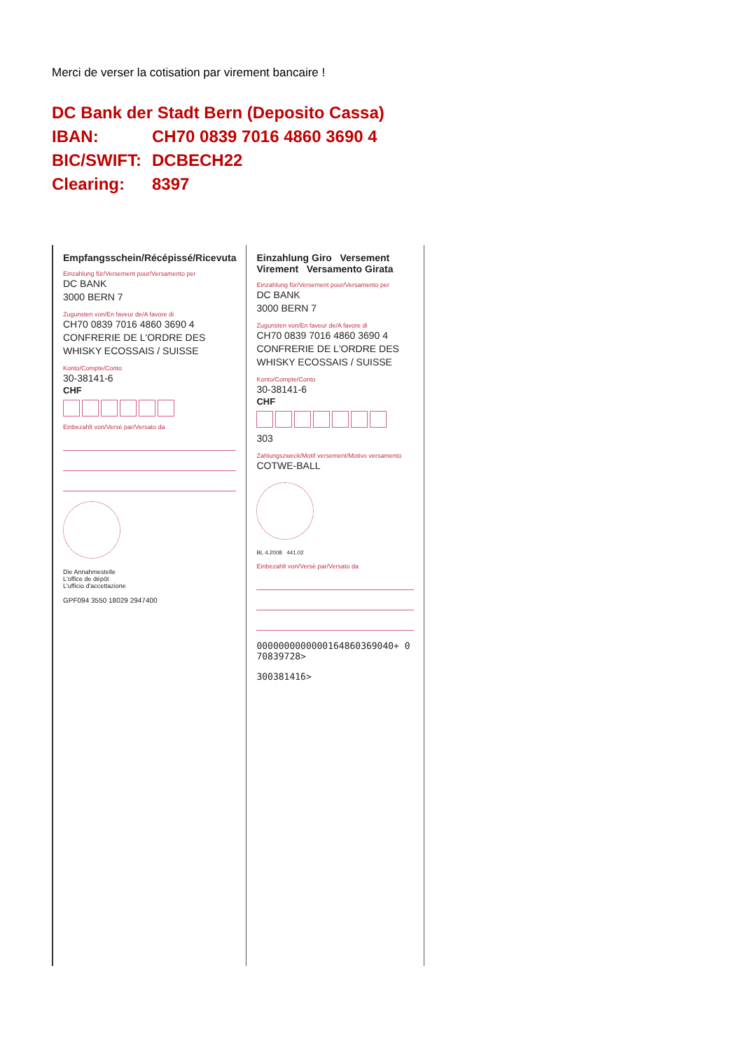Merci de verser la cotisation par virement bancaire !
| DC Bank der Stadt Bern (Deposito Cassa) | |
| IBAN: | CH70 0839 7016 4860 3690 4 |
| BIC/SWIFT: | DCBECH22 |
| Clearing: | 8397 |
Empfangsschein/Récépissé/Ricevuta
Einzahlung für/Versement pour/Versamento per
DC BANK
3000 BERN 7
Zugunsten von/En faveur de/A favore di
CH70 0839 7016 4860 3690 4
CONFRERIE DE L'ORDRE DES
WHISKY ECOSSAIS / SUISSE
Konto/Compte/Conto
30-38141-6
CHF
Einbezahlt von/Versé par/Versato da
Die Annahmestelle
L'office de dépôt
L'ufficio d'accettazione
GPF094 3550 18029 2947400
Einzahlung Giro Versement Virement Versamento Girata
Einzahlung für/Versement pour/Versamento per
DC BANK
3000 BERN 7
Zugunsten von/En faveur de/A favore di
CH70 0839 7016 4860 3690 4
CONFRERIE DE L'ORDRE DES
WHISKY ECOSSAIS / SUISSE
Konto/Compte/Conto
30-38141-6
CHF
303
Zahlungszweck/Motif versement/Motivo versamento
COTWE-BALL
BL 4.2008 441.02
Einbezahlt von/Versé par/Versato da
0000000000000164860369040+ 070839728>
300381416>